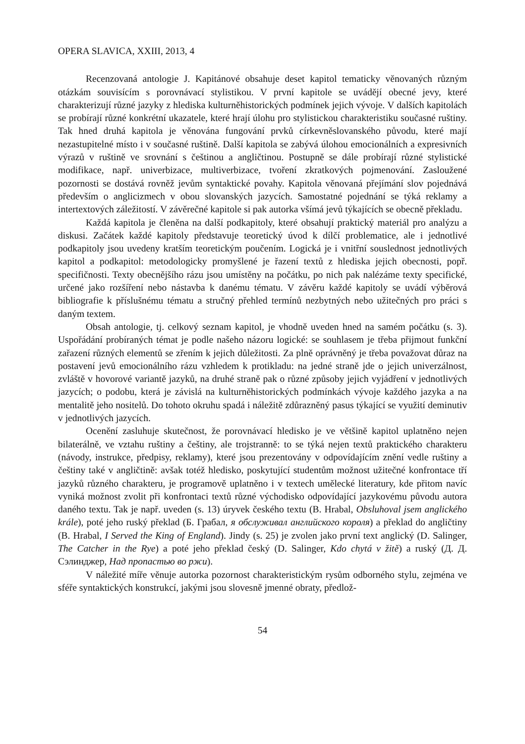OPERA SLAVICA, XXIII, 2013, 4
Recenzovaná antologie J. Kapitánové obsahuje deset kapitol tematicky věnovaných různým otázkám souvisícím s porovnávací stylistikou. V první kapitole se uvádějí obecné jevy, které charakterizují různé jazyky z hlediska kulturněhistorických podmínek jejich vývoje. V dalších kapitolách se probírají různé konkrétní ukazatele, které hrají úlohu pro stylistickou charakteristiku současné ruštiny. Tak hned druhá kapitola je věnována fungování prvků církevněslovanského původu, které mají nezastupitelné místo i v současné ruštině. Další kapitola se zabývá úlohou emocionálních a expresivních výrazů v ruštině ve srovnání s češtinou a angličtinou. Postupně se dále probírají různé stylistické modifikace, např. univerbizace, multiverbizace, tvoření zkratkových pojmenování. Zasloužené pozornosti se dostává rovněž jevům syntaktické povahy. Kapitola věnovaná přejímání slov pojednává především o anglicizmech v obou slovanských jazycích. Samostatné pojednání se týká reklamy a intertextových záležitostí. V závěrečné kapitole si pak autorka všímá jevů týkajících se obecně překladu.
Každá kapitola je členěna na další podkapitoly, které obsahují praktický materiál pro analýzu a diskusi. Začátek každé kapitoly představuje teoretický úvod k dílčí problematice, ale i jednotlivé podkapitoly jsou uvedeny kratším teoretickým poučením. Logická je i vnitřní souslednost jednotlivých kapitol a podkapitol: metodologicky promyšlené je řazení textů z hlediska jejich obecnosti, popř. specifičnosti. Texty obecnějšího rázu jsou umístěny na počátku, po nich pak nalézáme texty specifické, určené jako rozšíření nebo nástavba k danému tématu. V závěru každé kapitoly se uvádí výběrová bibliografie k příslušnému tématu a stručný přehled termínů nezbytných nebo užitečných pro práci s daným textem.
Obsah antologie, tj. celkový seznam kapitol, je vhodně uveden hned na samém počátku (s. 3). Uspořádání probíraných témat je podle našeho názoru logické: se souhlasem je třeba přijmout funkční zařazení různých elementů se zřením k jejich důležitosti. Za plně oprávněný je třeba považovat důraz na postavení jevů emocionálního rázu vzhledem k protikladu: na jedné straně jde o jejich univerzálnost, zvláště v hovorové variantě jazyků, na druhé straně pak o různé způsoby jejich vyjádření v jednotlivých jazycích; o podobu, která je závislá na kulturněhistorických podmínkách vývoje každého jazyka a na mentalitě jeho nositelů. Do tohoto okruhu spadá i náležitě zdůrazněný pasus týkající se využití deminutiv v jednotlivých jazycích.
Ocenění zasluhuje skutečnost, že porovnávací hledisko je ve většině kapitol uplatněno nejen bilaterálně, ve vztahu ruštiny a češtiny, ale trojstranně: to se týká nejen textů praktického charakteru (návody, instrukce, předpisy, reklamy), které jsou prezentovány v odpovídajícím znění vedle ruštiny a češtiny také v angličtině: avšak totéž hledisko, poskytující studentům možnost užitečné konfrontace tří jazyků různého charakteru, je programově uplatněno i v textech umělecké literatury, kde přitom navíc vyniká možnost zvolit při konfrontaci textů různé východisko odpovídající jazykovému původu autora daného textu. Tak je např. uveden (s. 13) úryvek českého textu (B. Hrabal, Obsluhoval jsem anglického krále), poté jeho ruský překlad (Б. Грабал, я обслуживал английского короля) a překlad do angličtiny (B. Hrabal, I Served the King of England). Jindy (s. 25) je zvolen jako první text anglický (D. Salinger, The Catcher in the Rye) a poté jeho překlad český (D. Salinger, Kdo chytá v žitě) a ruský (Д. Д. Сэлинджер, Над пропастью во ржи).
V náležité míře věnuje autorka pozornost charakteristickým rysům odborného stylu, zejména ve sféře syntaktických konstrukcí, jakými jsou slovesně jmenné obraty, předlož-
54